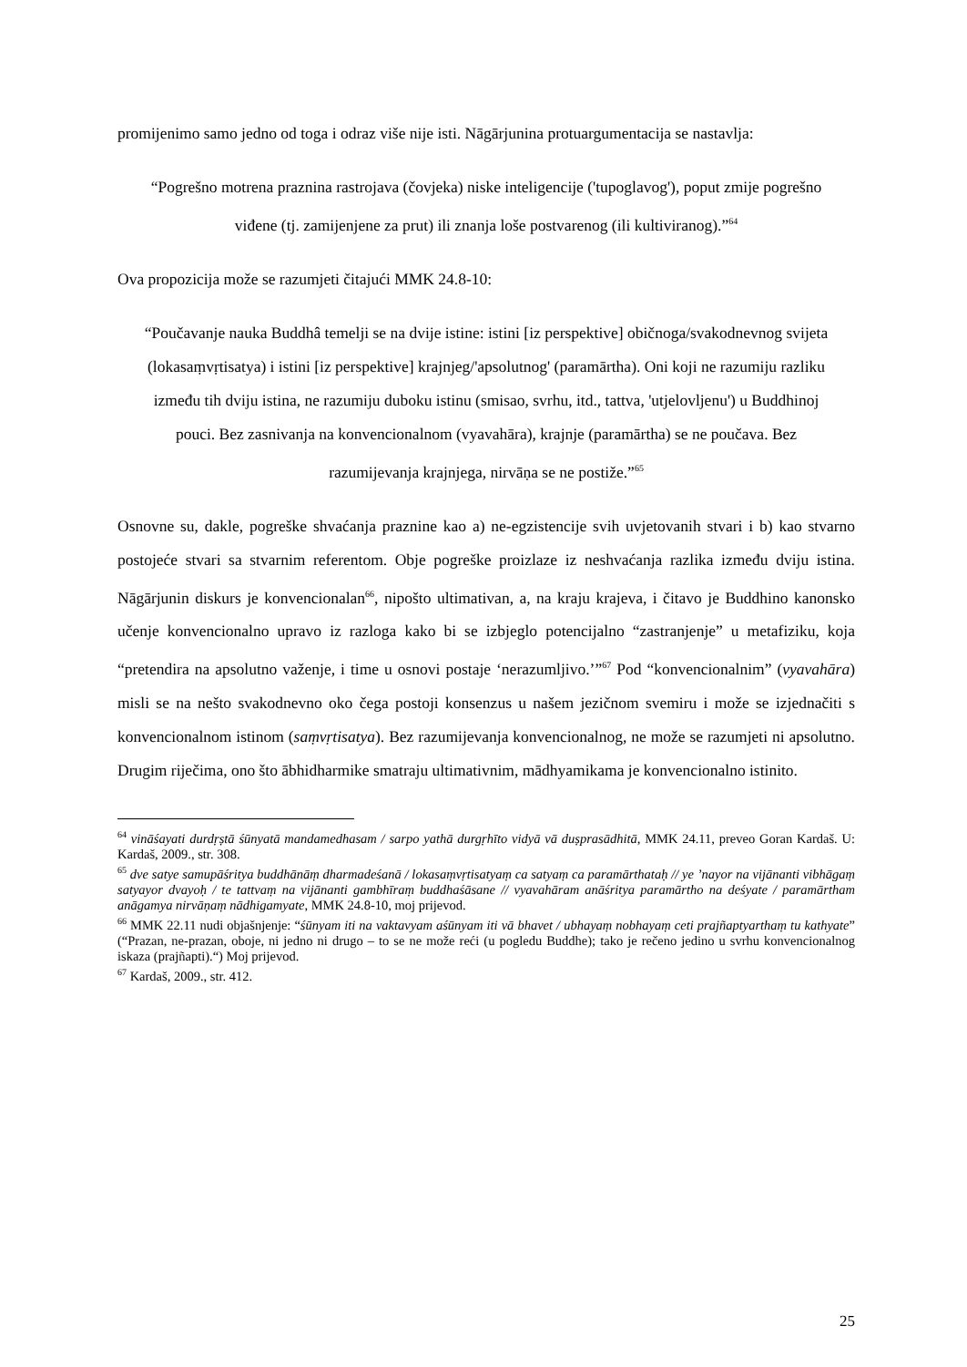promijenimo samo jedno od toga i odraz više nije isti. Nāgārjunina protuargumentacija se nastavlja:
“Pogrešno motrena praznina rastrojava (čovjeka) niske inteligencije ('tupoglavog'), poput zmije pogrešno viđene (tj. zamijenjene za prut) ili znanja loše postvarenog (ili kultiviranog).”<sup>64</sup>
Ova propozicija može se razumjeti čitajući MMK 24.8-10:
“Poučavanje nauka Buddhâ temelji se na dvije istine: istini [iz perspektive] običnoga/svakodnevnog svijeta (lokasaṃvṛtisatya) i istini [iz perspektive] krajnjeg/'apsolutnog' (paramārtha). Oni koji ne razumiju razliku između tih dviju istina, ne razumiju duboku istinu (smisao, svrhu, itd., tattva, 'utjelovljenu') u Buddhinoj pouci. Bez zasnivanja na konvencionalnom (vyavahāra), krajnje (paramārtha) se ne poučava. Bez razumijevanja krajnjega, nirvāṇa se ne postiže.”<sup>65</sup>
Osnovne su, dakle, pogreške shvaćanja praznine kao a) ne-egzistencije svih uvjetovanih stvari i b) kao stvarno postojeće stvari sa stvarnim referentom. Obje pogreške proizlaze iz neshvaćanja razlika između dviju istina. Nāgārjunin diskurs je konvencionalan<sup>66</sup>, nipošto ultimativan, a, na kraju krajeva, i čitavo je Buddhino kanonsko učenje konvencionalno upravo iz razloga kako bi se izbjeglo potencijalno “zastranjenje” u metafiziku, koja “pretendira na apsolutno važenje, i time u osnovi postaje ‘nerazumljivo.’”<sup>67</sup> Pod “konvencionalnim” (vyavahāra) misli se na nešto svakodnevno oko čega postoji konsenzus u našem jezičnom svemiru i može se izjednačiti s konvencionalnom istinom (saṃvṛtisatya). Bez razumijevanja konvencionalnog, ne može se razumjeti ni apsolutno. Drugim riječima, ono što ābhidharmike smatraju ultimativnim, mādhyamikama je konvencionalno istinito.
<sup>64</sup> vināśayati durdṛṣtā śūnyatā mandamedhasam / sarpo yathā durgṛhīto vidyā vā duṣprasādhitā, MMK 24.11, preveo Goran Kardaš. U: Kardaš, 2009., str. 308.
<sup>65</sup> dve satye samupāśritya buddhānāṃ dharmadeśanā / lokasaṃvṛtisatyaṃ ca satyaṃ ca paramārthataḥ // ye ’nayor na vijānanti vibhāgaṃ satyayor dvayoḥ / te tattvaṃ na vijānanti gambhīraṃ buddhaśāsane // vyavahāram anāśritya paramārtho na deśyate / paramārtham anāgamya nirvāṇaṃ nādhigamyate, MMK 24.8-10, moj prijevod.
<sup>66</sup> MMK 22.11 nudi objašnjenje: “śūnyam iti na vaktavyam aśūnyam iti vā bhavet / ubhayaṃ nobhayaṃ ceti prajñaptyarthaṃ tu kathyate” (“Prazan, ne-prazan, oboje, ni jedno ni drugo – to se ne može reći (u pogledu Buddhe); tako je rečeno jedino u svrhu konvencionalnog iskaza (prajñapti).“) Moj prijevod.
<sup>67</sup> Kardaš, 2009., str. 412.
25